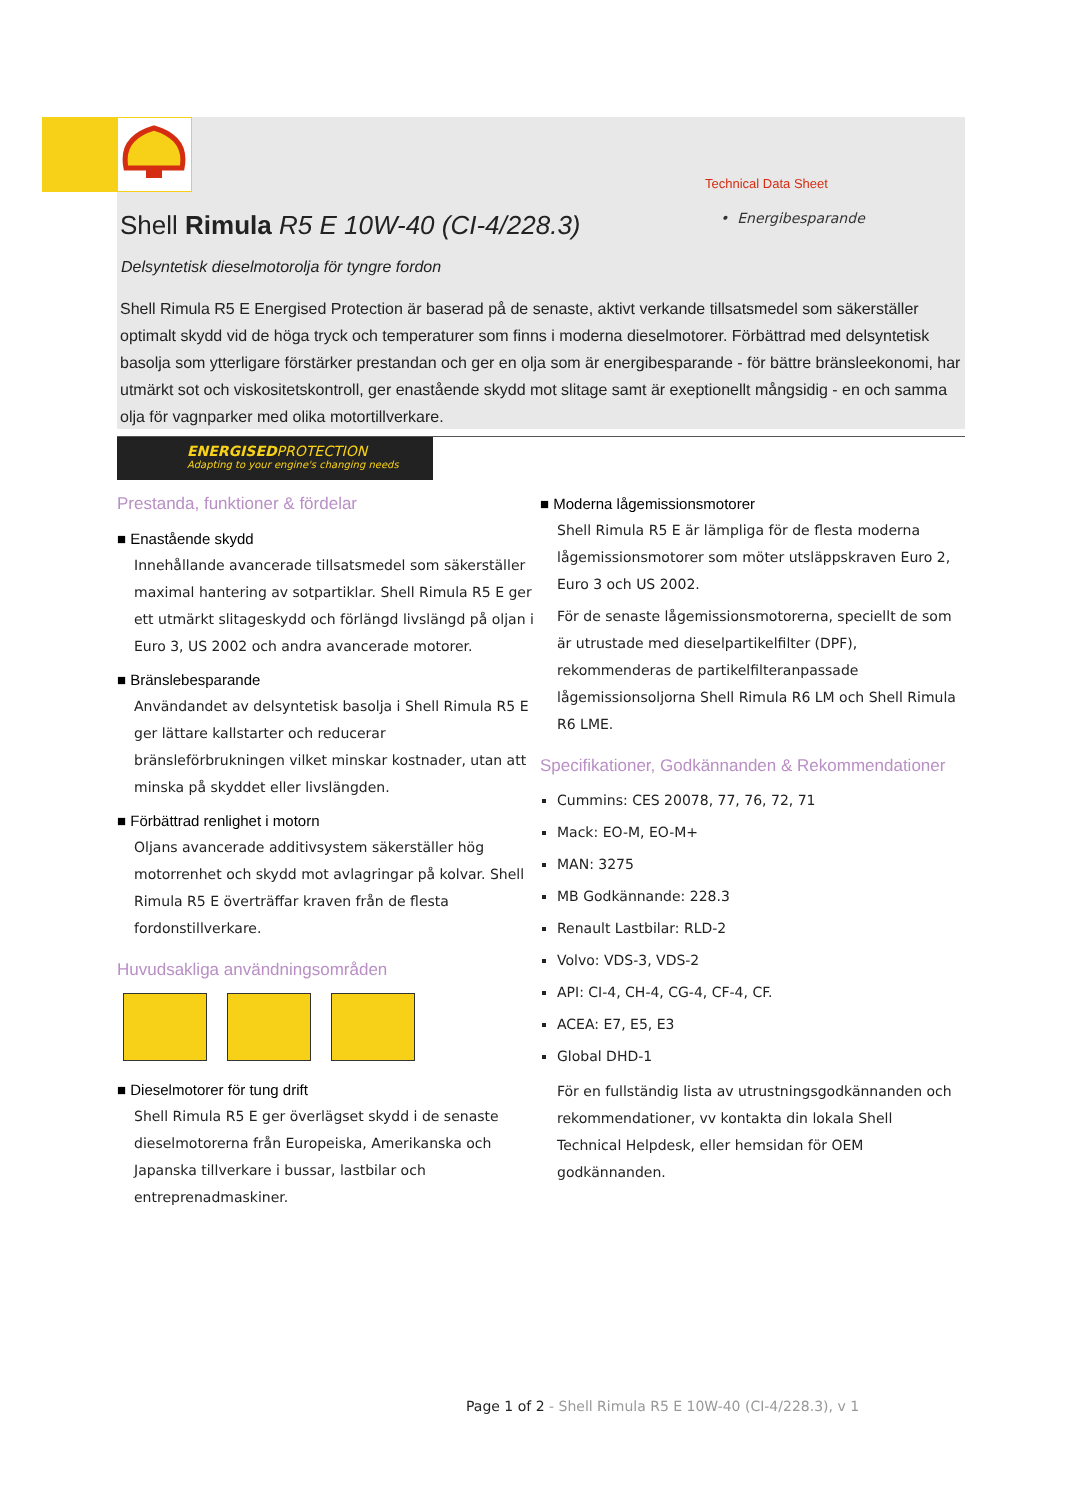Technical Data Sheet
• Energibesparande
Shell Rimula R5 E 10W-40 (CI-4/228.3)
Delsyntetisk dieselmotorolja för tyngre fordon
Shell Rimula R5 E Energised Protection är baserad på de senaste, aktivt verkande tillsatsmedel som säkerställer optimalt skydd vid de höga tryck och temperaturer som finns i moderna dieselmotorer. Förbättrad med delsyntetisk basolja som ytterligare förstärker prestandan och ger en olja som är energibesparande - för bättre bränsleekonomi, har utmärkt sot och viskositetskontroll, ger enastående skydd mot slitage samt är exeptionellt mångsidig - en och samma olja för vagnparker med olika motortillverkare.
ENERGISEDPROTECTION
Adapting to your engine's changing needs
Prestanda, funktioner & fördelar
■ Enastående skydd
Innehållande avancerade tillsatsmedel som säkerställer maximal hantering av sotpartiklar. Shell Rimula R5 E ger ett utmärkt slitageskydd och förlängd livslängd på oljan i Euro 3, US 2002 och andra avancerade motorer.
■ Bränslebesparande
Användandet av delsyntetisk basolja i Shell Rimula R5 E ger lättare kallstarter och reducerar bränsleförbrukningen vilket minskar kostnader, utan att minska på skyddet eller livslängden.
■ Förbättrad renlighet i motorn
Oljans avancerade additivsystem säkerställer hög motorrenhet och skydd mot avlagringar på kolvar. Shell Rimula R5 E överträffar kraven från de flesta fordonstillverkare.
Huvudsakliga användningsområden
■ Dieselmotorer för tung drift
Shell Rimula R5 E ger överlägset skydd i de senaste dieselmotorerna från Europeiska, Amerikanska och Japanska tillverkare i bussar, lastbilar och entreprenadmaskiner.
■ Moderna lågemissionsmotorer
Shell Rimula R5 E är lämpliga för de flesta moderna lågemissionsmotorer som möter utsläppskraven Euro 2, Euro 3 och US 2002.
För de senaste lågemissionsmotorerna, speciellt de som är utrustade med dieselpartikelfilter (DPF), rekommenderas de partikelfilteranpassade lågemissionsoljorna Shell Rimula R6 LM och Shell Rimula R6 LME.
Specifikationer, Godkännanden & Rekommendationer
Cummins: CES 20078, 77, 76, 72, 71
Mack: EO-M, EO-M+
MAN: 3275
MB Godkännande: 228.3
Renault Lastbilar: RLD-2
Volvo: VDS-3, VDS-2
API: CI-4, CH-4, CG-4, CF-4, CF.
ACEA: E7, E5, E3
Global DHD-1
För en fullständig lista av utrustningsgodkännanden och rekommendationer, vv kontakta din lokala Shell Technical Helpdesk, eller hemsidan för OEM godkännanden.
Page 1 of 2 - Shell Rimula R5 E 10W-40 (CI-4/228.3), v 1